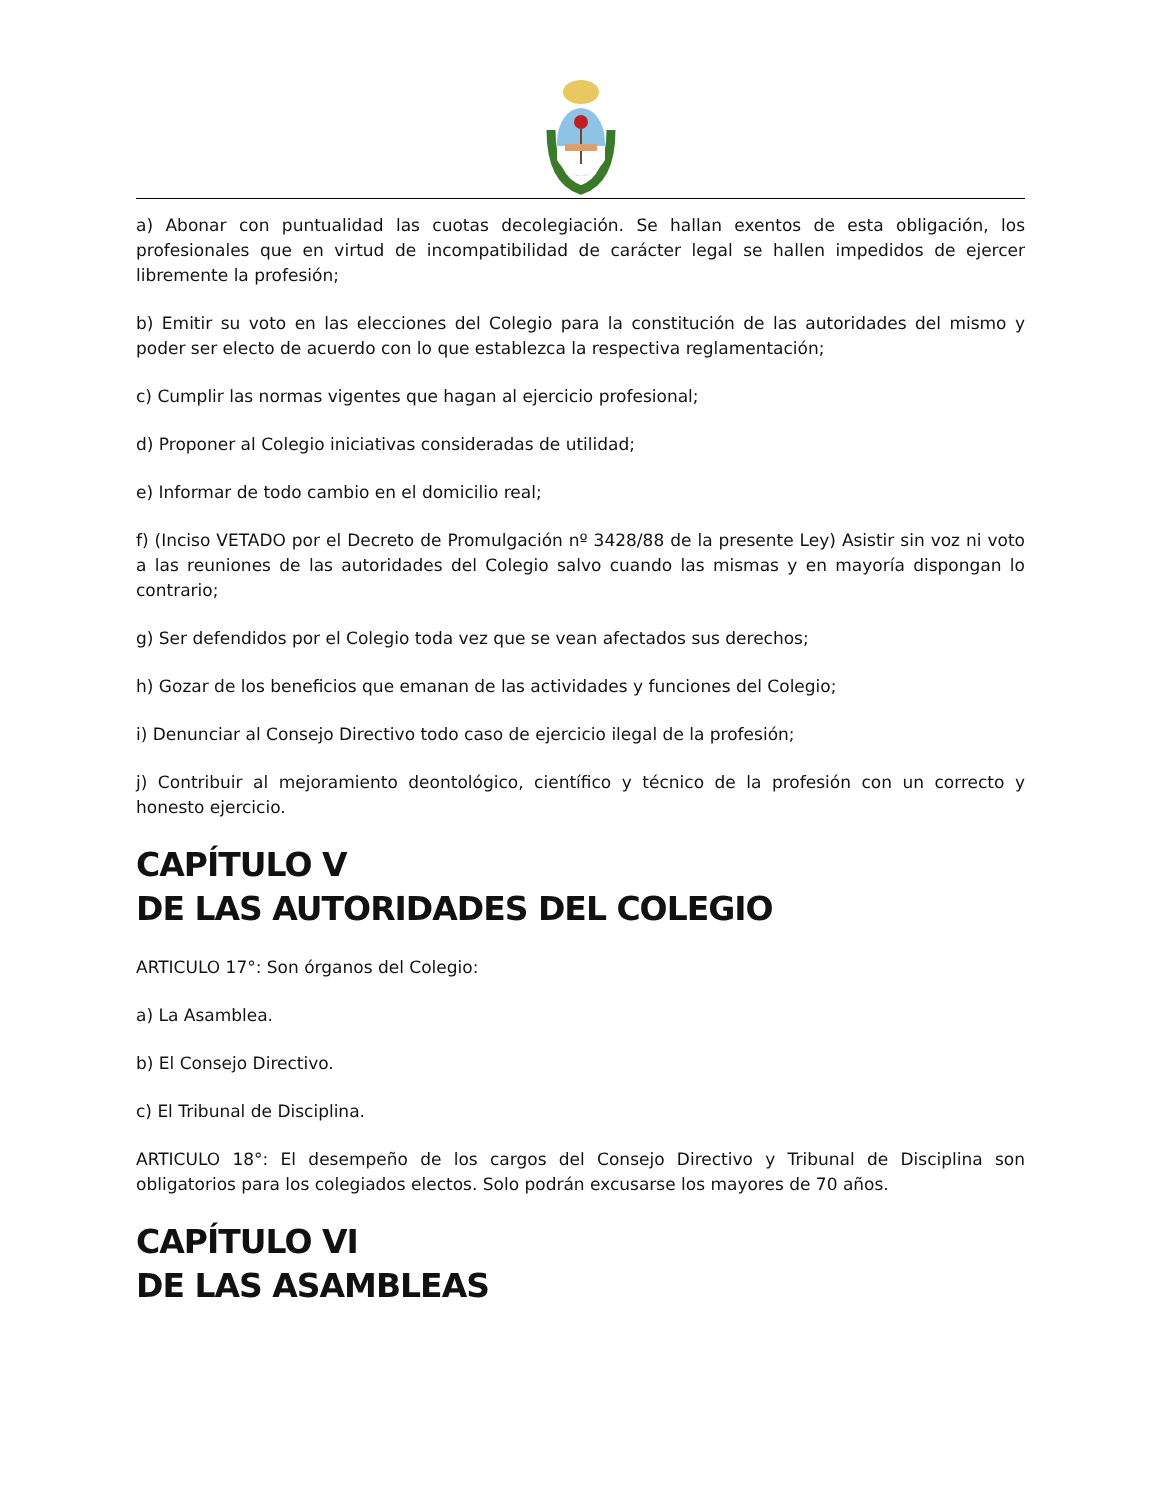a) Abonar con puntualidad las cuotas decolegiación. Se hallan exentos de esta obligación, los profesionales que en virtud de incompatibilidad de carácter legal se hallen impedidos de ejercer libremente la profesión;
b) Emitir su voto en las elecciones del Colegio para la constitución de las autoridades del mismo y poder ser electo de acuerdo con lo que establezca la respectiva reglamentación;
c) Cumplir las normas vigentes que hagan al ejercicio profesional;
d) Proponer al Colegio iniciativas consideradas de utilidad;
e) Informar de todo cambio en el domicilio real;
f) (Inciso VETADO por el Decreto de Promulgación nº 3428/88 de la presente Ley) Asistir sin voz ni voto a las reuniones de las autoridades del Colegio salvo cuando las mismas y en mayoría dispongan lo contrario;
g) Ser defendidos por el Colegio toda vez que se vean afectados sus derechos;
h) Gozar de los beneficios que emanan de las actividades y funciones del Colegio;
i) Denunciar al Consejo Directivo todo caso de ejercicio ilegal de la profesión;
j) Contribuir al mejoramiento deontológico, científico y técnico de la profesión con un correcto y honesto ejercicio.
CAPÍTULO V
DE LAS AUTORIDADES DEL COLEGIO
ARTICULO 17°: Son órganos del Colegio:
a) La Asamblea.
b) El Consejo Directivo.
c) El Tribunal de Disciplina.
ARTICULO 18°: El desempeño de los cargos del Consejo Directivo y Tribunal de Disciplina son obligatorios para los colegiados electos. Solo podrán excusarse los mayores de 70 años.
CAPÍTULO VI
DE LAS ASAMBLEAS